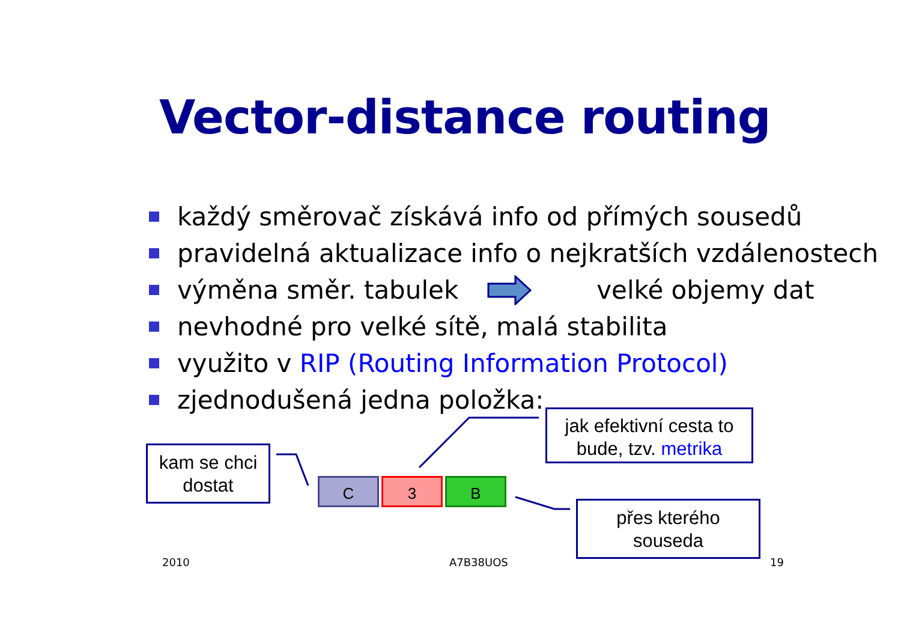Vector-distance routing
každý směrovač získává info od přímých sousedů
pravidelná aktualizace info o nejkratších vzdálenostech
výměna směr. tabulek velké objemy dat
nevhodné pro velké sítě, malá stabilita
využito v RIP (Routing Information Protocol)
zjednodušená jedna položka:
kam se chci
dostat
C 3 B
jak efektivní cesta to
bude, tzv. metrika
přes kterého
souseda
2010 A7B38UOS 19